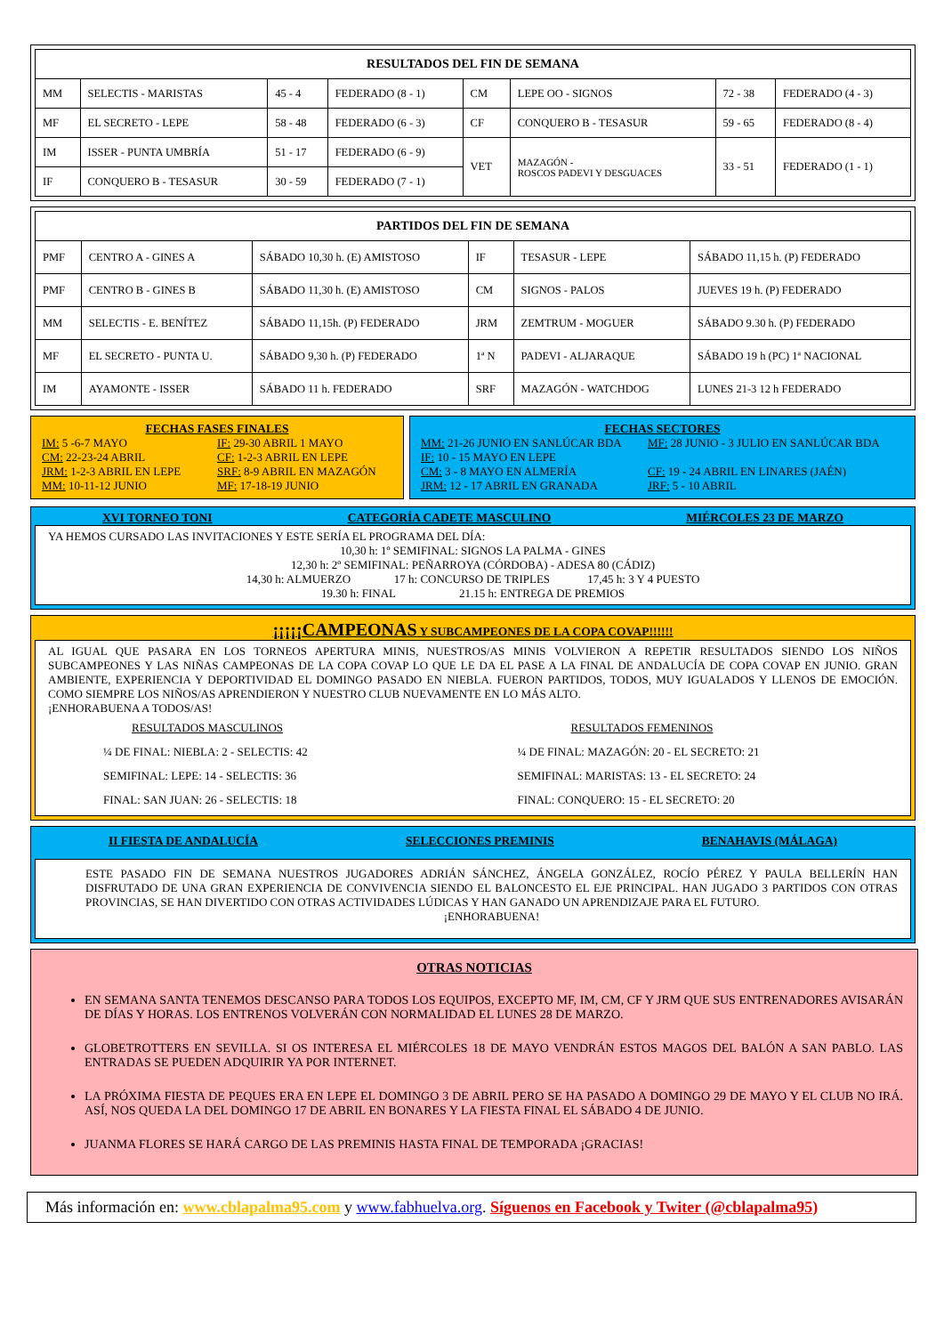| RESULTADOS DEL FIN DE SEMANA | | | | | | | |
| --- | --- | --- | --- | --- | --- | --- | --- |
| MM | SELECTIS - MARISTAS | 45 - 4 | FEDERADO (8 - 1) | CM | LEPE OO - SIGNOS | 72 - 38 | FEDERADO (4 - 3) |
| MF | EL SECRETO - LEPE | 58 - 48 | FEDERADO (6 - 3) | CF | CONQUERO B - TESASUR | 59 - 65 | FEDERADO (8 - 4) |
| IM | ISSER - PUNTA UMBRÍA | 51 - 17 | FEDERADO (6 - 9) | VET | MAZAGÓN - ROSCOS PADEVI Y DESGUACES | 33 - 51 | FEDERADO (1 - 1) |
| IF | CONQUERO B - TESASUR | 30 - 59 | FEDERADO (7 - 1) | | | | |
| PARTIDOS DEL FIN DE SEMANA | | | | | |
| --- | --- | --- | --- | --- | --- |
| PMF | CENTRO A - GINES A | SÁBADO 10,30 h. (E) AMISTOSO | IF | TESASUR - LEPE | SÁBADO 11,15 h. (P) FEDERADO |
| PMF | CENTRO B - GINES B | SÁBADO 11,30 h. (E) AMISTOSO | CM | SIGNOS - PALOS | JUEVES 19 h. (P) FEDERADO |
| MM | SELECTIS - E. BENÍTEZ | SÁBADO 11,15h. (P) FEDERADO | JRM | ZEMTRUM - MOGUER | SÁBADO 9.30 h. (P) FEDERADO |
| MF | EL SECRETO - PUNTA U. | SÁBADO 9,30 h. (P) FEDERADO | 1ª N | PADEVI - ALJARAQUE | SÁBADO 19 h (PC) 1ª NACIONAL |
| IM | AYAMONTE - ISSER | SÁBADO 11 h. FEDERADO | SRF | MAZAGÓN - WATCHDOG | LUNES 21-3 12 h FEDERADO |
FECHAS FASES FINALES
IM: 5 -6-7 MAYO
IF: 29-30 ABRIL 1 MAYO
CM: 22-23-24 ABRIL
CF: 1-2-3 ABRIL EN LEPE
JRM: 1-2-3 ABRIL EN LEPE
SRF: 8-9 ABRIL EN MAZAGÓN
MM: 10-11-12 JUNIO
MF: 17-18-19 JUNIO
FECHAS SECTORES
MM: 21-26 JUNIO EN SANLÚCAR BDA
MF: 28 JUNIO - 3 JULIO EN SANLÚCAR BDA
IF: 10 - 15 MAYO EN LEPE
CM: 3 - 8 MAYO EN ALMERÍA
CF: 19 - 24 ABRIL EN LINARES (JAÉN)
JRM: 12 - 17 ABRIL EN GRANADA
JRF: 5 - 10 ABRIL
XVI TORNEO TONI CATEGORÍA CADETE MASCULINO MIÉRCOLES 23 DE MARZO
YA HEMOS CURSADO LAS INVITACIONES Y ESTE SERÍA EL PROGRAMA DEL DÍA:
10,30 h: 1º SEMIFINAL: SIGNOS LA PALMA - GINES
12,30 h: 2º SEMIFINAL: PEÑARROYA (CÓRDOBA) - ADESA 80 (CÁDIZ)
14,30 h: ALMUERZO 17 h: CONCURSO DE TRIPLES 17,45 h: 3 Y 4 PUESTO
19.30 h: FINAL 21.15 h: ENTREGA DE PREMIOS
¡¡¡¡¡CAMPEONAS Y SUBCAMPEONES DE LA COPA COVAP!!!!!!
AL IGUAL QUE PASARA EN LOS TORNEOS APERTURA MINIS, NUESTROS/AS MINIS VOLVIERON A REPETIR RESULTADOS SIENDO LOS NIÑOS SUBCAMPEONES Y LAS NIÑAS CAMPEONAS DE LA COPA COVAP LO QUE LE DA EL PASE A LA FINAL DE ANDALUCÍA DE COPA COVAP EN JUNIO. GRAN AMBIENTE, EXPERIENCIA Y DEPORTIVIDAD EL DOMINGO PASADO EN NIEBLA. FUERON PARTIDOS, TODOS, MUY IGUALADOS Y LLENOS DE EMOCIÓN. COMO SIEMPRE LOS NIÑOS/AS APRENDIERON Y NUESTRO CLUB NUEVAMENTE EN LO MÁS ALTO.
¡ENHORABUENA A TODOS/AS!
RESULTADOS MASCULINOS
¼ DE FINAL: NIEBLA: 2 - SELECTIS: 42
SEMIFINAL: LEPE: 14 - SELECTIS: 36
FINAL: SAN JUAN: 26 - SELECTIS: 18
RESULTADOS FEMENINOS
¼ DE FINAL: MAZAGÓN: 20 - EL SECRETO: 21
SEMIFINAL: MARISTAS: 13 - EL SECRETO: 24
FINAL: CONQUERO: 15 - EL SECRETO: 20
II FIESTA DE ANDALUCÍA SELECCIONES PREMINIS BENAHAVIS (MÁLAGA)
ESTE PASADO FIN DE SEMANA NUESTROS JUGADORES ADRIÁN SÁNCHEZ, ÁNGELA GONZÁLEZ, ROCÍO PÉREZ Y PAULA BELLERÍN HAN DISFRUTADO DE UNA GRAN EXPERIENCIA DE CONVIVENCIA SIENDO EL BALONCESTO EL EJE PRINCIPAL. HAN JUGADO 3 PARTIDOS CON OTRAS PROVINCIAS, SE HAN DIVERTIDO CON OTRAS ACTIVIDADES LÚDICAS Y HAN GANADO UN APRENDIZAJE PARA EL FUTURO.
¡ENHORABUENA!
OTRAS NOTICIAS
EN SEMANA SANTA TENEMOS DESCANSO PARA TODOS LOS EQUIPOS, EXCEPTO MF, IM, CM, CF Y JRM QUE SUS ENTRENADORES AVISARÁN DE DÍAS Y HORAS. LOS ENTRENOS VOLVERÁN CON NORMALIDAD EL LUNES 28 DE MARZO.
GLOBETROTTERS EN SEVILLA. SI OS INTERESA EL MIÉRCOLES 18 DE MAYO VENDRÁN ESTOS MAGOS DEL BALÓN A SAN PABLO. LAS ENTRADAS SE PUEDEN ADQUIRIR YA POR INTERNET.
LA PRÓXIMA FIESTA DE PEQUES ERA EN LEPE EL DOMINGO 3 DE ABRIL PERO SE HA PASADO A DOMINGO 29 DE MAYO Y EL CLUB NO IRÁ. ASÍ, NOS QUEDA LA DEL DOMINGO 17 DE ABRIL EN BONARES Y LA FIESTA FINAL EL SÁBADO 4 DE JUNIO.
JUANMA FLORES SE HARÁ CARGO DE LAS PREMINIS HASTA FINAL DE TEMPORADA ¡GRACIAS!
Más información en: www.cblapalma95.com y www.fabhuelva.org. Síguenos en Facebook y Twiter (@cblapalma95)